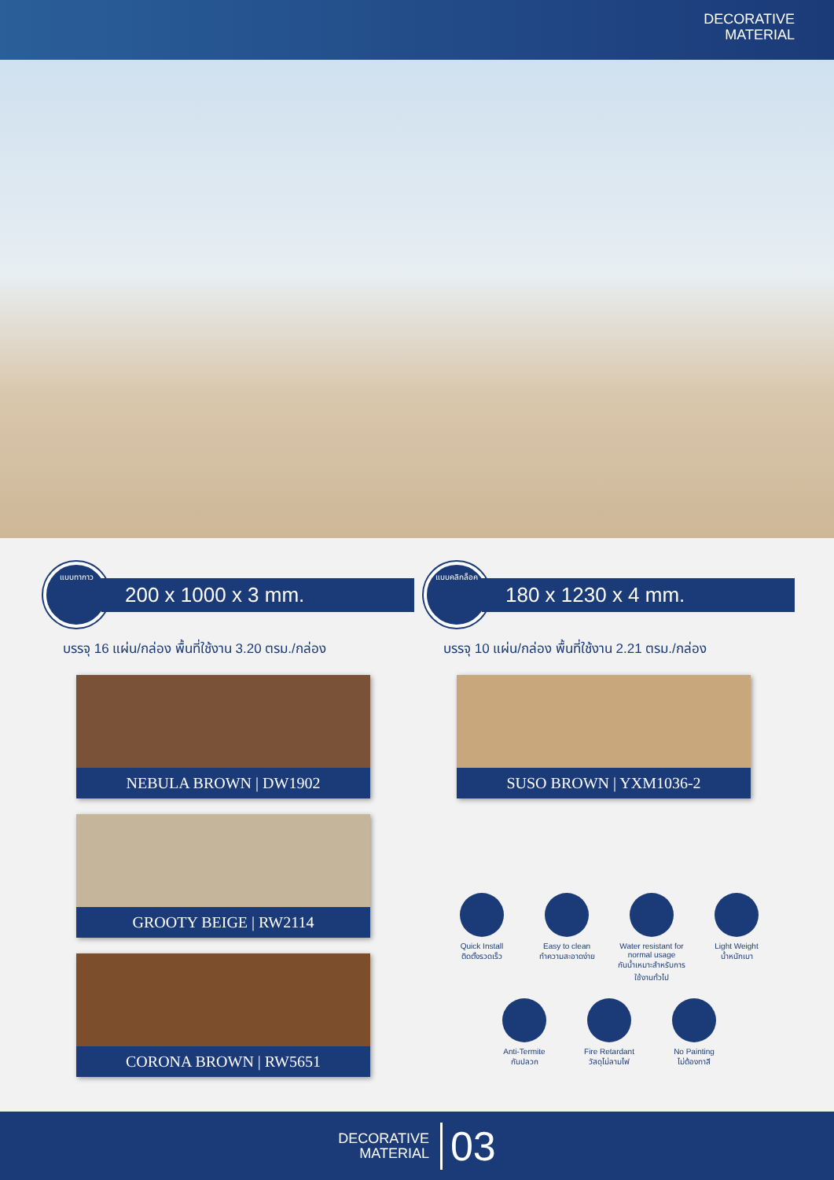DECORATIVE
MATERIAL
แบบทากาว
200 x 1000 x 3 mm.
บรรจุ 16 แผ่น/กล่อง พื้นที่ใช้งาน 3.20 ตรม./กล่อง
NEBULA BROWN | DW1902
GROOTY BEIGE | RW2114
CORONA BROWN | RW5651
แบบคลิกล็อค
180 x 1230 x 4 mm.
บรรจุ 10 แผ่น/กล่อง พื้นที่ใช้งาน 2.21 ตรม./กล่อง
SUSO BROWN | YXM1036-2
Quick Install
ติดตั้งรวดเร็ว
Easy to clean
ทำความสะอาดง่าย
Water resistant for normal usage
กันน้ำเหมาะสำหรับการใช้งานทั่วไป
Light Weight
น้ำหนักเบา
Anti-Termite
กันปลวก
Fire Retardant
วัสดุไม่ลามไฟ
No Painting
ไม่ต้องทาสี
DECORATIVE
MATERIAL 03